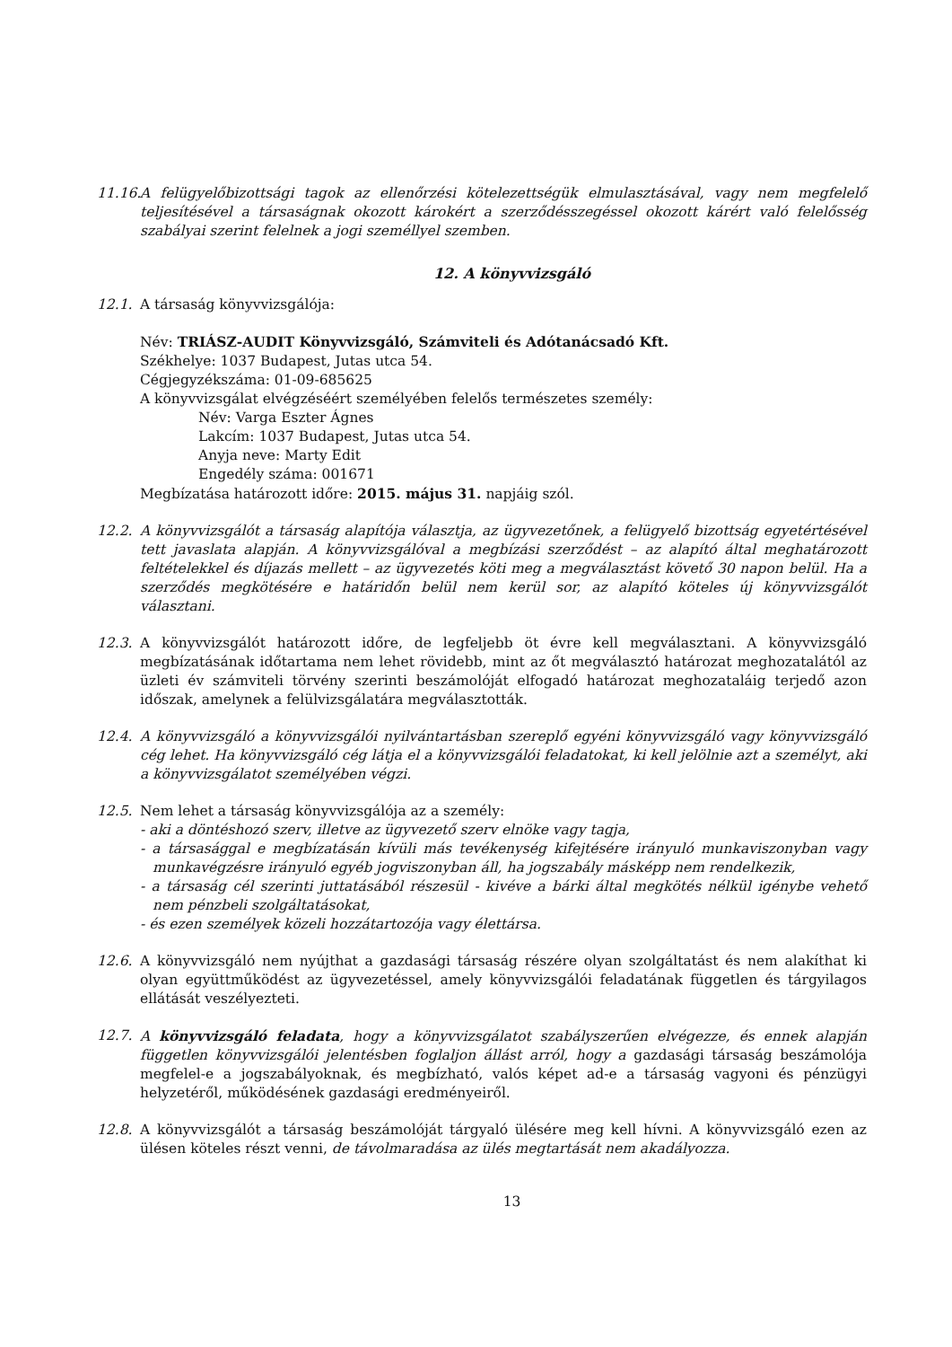11.16.
A felügyelőbizottsági tagok az ellenőrzési kötelezettségük elmulasztásával, vagy nem megfelelő teljesítésével a társaságnak okozott károkért a szerződésszegéssel okozott kárért való felelősség szabályai szerint felelnek a jogi személlyel szemben.
12. A könyvvizsgáló
12.1. A társaság könyvvizsgálója:
Név: TRIÁSZ-AUDIT Könyvvizsgáló, Számviteli és Adótanácsadó Kft.
Székhelye: 1037 Budapest, Jutas utca 54.
Cégjegyzékszáma: 01-09-685625
A könyvvizsgálat elvégzéséért személyében felelős természetes személy:
Név: Varga Eszter Ágnes
Lakcím: 1037 Budapest, Jutas utca 54.
Anyja neve: Marty Edit
Engedély száma: 001671
Megbízatása határozott időre: 2015. május 31. napjáig szól.
12.2. A könyvvizsgálót a társaság alapítója választja, az ügyvezetőnek, a felügyelő bizottság egyetértésével tett javaslata alapján. A könyvvizsgálóval a megbízási szerződést – az alapító által meghatározott feltételekkel és díjazás mellett – az ügyvezetés köti meg a megválasztást követő 30 napon belül. Ha a szerződés megkötésére e határidőn belül nem kerül sor, az alapító köteles új könyvvizsgálót választani.
12.3. A könyvvizsgálót határozott időre, de legfeljebb öt évre kell megválasztani. A könyvvizsgáló megbízatásának időtartama nem lehet rövidebb, mint az őt megválasztó határozat meghozatalától az üzleti év számviteli törvény szerinti beszámolóját elfogadó határozat meghozataláig terjedő azon időszak, amelynek a felülvizsgálatára megválasztották.
12.4. A könyvvizsgáló a könyvvizsgálói nyilvántartásban szereplő egyéni könyvvizsgáló vagy könyvvizsgáló cég lehet. Ha könyvvizsgáló cég látja el a könyvvizsgálói feladatokat, ki kell jelölnie azt a személyt, aki a könyvvizsgálatot személyében végzi.
12.5. Nem lehet a társaság könyvvizsgálója az a személy:
- aki a döntéshozó szerv, illetve az ügyvezető szerv elnöke vagy tagja,
- a társasággal e megbízatásán kívüli más tevékenység kifejtésére irányuló munkaviszonyban vagy munkavégzésre irányuló egyéb jogviszonyban áll, ha jogszabály másképp nem rendelkezik,
- a társaság cél szerinti juttatásából részesül - kivéve a bárki által megkötés nélkül igénybe vehető nem pénzbeli szolgáltatásokat,
- és ezen személyek közeli hozzátartozója vagy élettársa.
12.6. A könyvvizsgáló nem nyújthat a gazdasági társaság részére olyan szolgáltatást és nem alakíthat ki olyan együttműködést az ügyvezetéssel, amely könyvvizsgálói feladatának független és tárgyilagos ellátását veszélyezteti.
12.7. A könyvvizsgáló feladata, hogy a könyvvizsgálatot szabályszerűen elvégezze, és ennek alapján független könyvvizsgálói jelentésben foglaljon állást arról, hogy a gazdasági társaság beszámolója megfelel-e a jogszabályoknak, és megbízható, valós képet ad-e a társaság vagyoni és pénzügyi helyzetéről, működésének gazdasági eredményeiről.
12.8. A könyvvizsgálót a társaság beszámolóját tárgyaló ülésére meg kell hívni. A könyvvizsgáló ezen az ülésen köteles részt venni, de távolmaradása az ülés megtartását nem akadályozza.
13